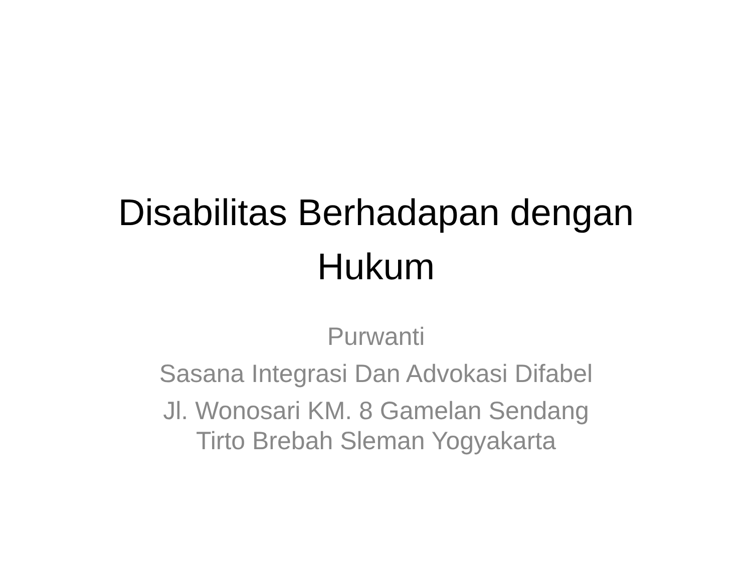Disabilitas Berhadapan dengan
Hukum
Purwanti
Sasana Integrasi Dan Advokasi Difabel
Jl. Wonosari KM. 8 Gamelan Sendang
Tirto Brebah Sleman Yogyakarta